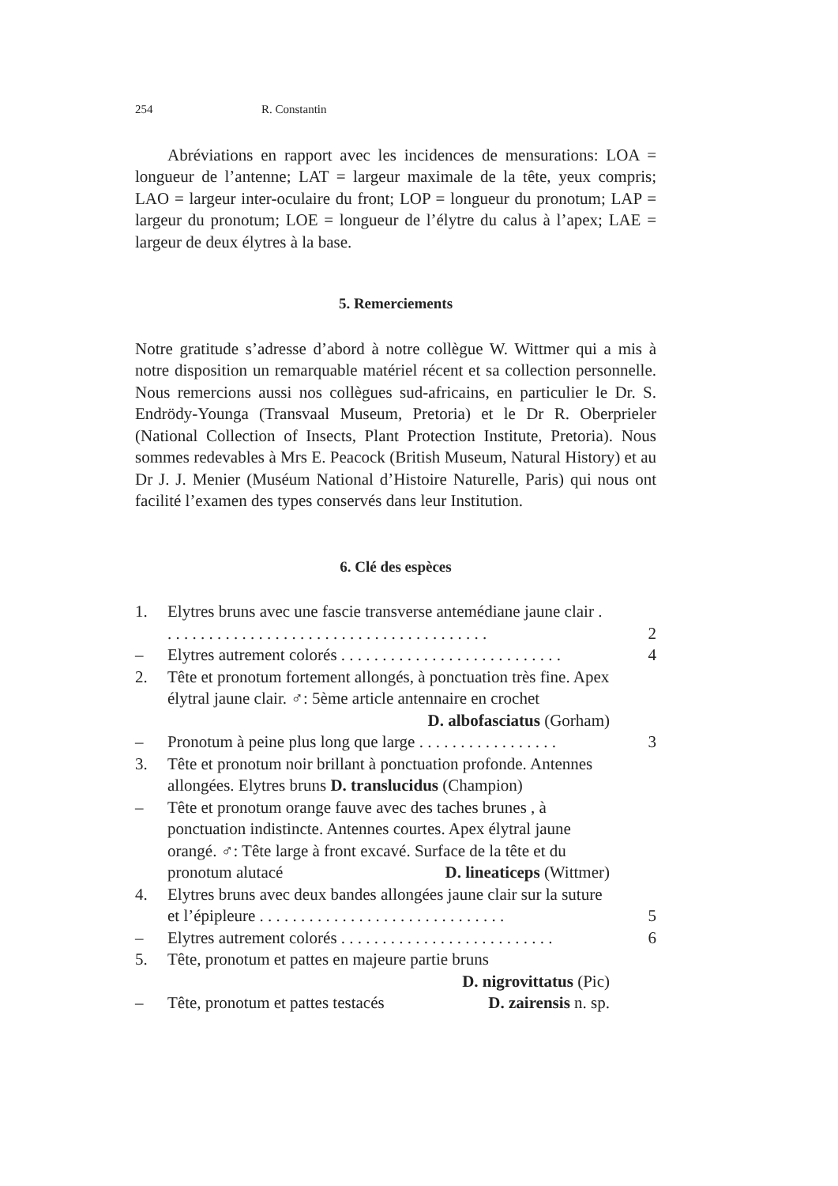254 R. Constantin
Abréviations en rapport avec les incidences de mensurations: LOA = longueur de l’antenne; LAT = largeur maximale de la tête, yeux compris; LAO = largeur inter-oculaire du front; LOP = longueur du pronotum; LAP = largeur du pronotum; LOE = longueur de l’élytre du calus à l’apex; LAE = largeur de deux élytres à la base.
5. Remerciements
Notre gratitude s’adresse d’abord à notre collègue W. Wittmer qui a mis à notre disposition un remarquable matériel récent et sa collection personnelle. Nous remercions aussi nos collègues sud-africains, en particulier le Dr. S. Endrödy-Younga (Transvaal Museum, Pretoria) et le Dr R. Oberprieler (National Collection of Insects, Plant Protection Institute, Pretoria). Nous sommes redevables à Mrs E. Peacock (British Museum, Natural History) et au Dr J. J. Menier (Muséum National d’Histoire Naturelle, Paris) qui nous ont facilité l’examen des types conservés dans leur Institution.
6. Clé des espèces
| 1. | Elytres bruns avec une fascie transverse antemédiane jaune clair . . . . . . . . . . . . . . . . . . . . . . . . . . . . . . . . . . . . . . . . | 2 |
| – | Elytres autrement colorés . . . . . . . . . . . . . . . . . . . . . . . . . . . | 4 |
| 2. | Tête et pronotum fortement allongés, à ponctuation très fine. Apex élytral jaune clair. ♂: 5ème article antennaire en crochet D. albofasciatus (Gorham) | |
| – | Pronotum à peine plus long que large . . . . . . . . . . . . . . . . . | 3 |
| 3. | Tête et pronotum noir brillant à ponctuation profonde. Antennes allongées. Elytres bruns D. translucidus (Champion) | |
| – | Tête et pronotum orange fauve avec des taches brunes , à ponctuation indistincte. Antennes courtes. Apex élytral jaune orangé. ♂: Tête large à front excavé. Surface de la tête et du pronotum alutacé D. lineaticeps (Wittmer) | |
| 4. | Elytres bruns avec deux bandes allongées jaune clair sur la suture et l’épipleure . . . . . . . . . . . . . . . . . . . . . . . . . . . . . . | 5 |
| – | Elytres autrement colorés . . . . . . . . . . . . . . . . . . . . . . . . . . | 6 |
| 5. | Tête, pronotum et pattes en majeure partie bruns D. nigrovittatus (Pic) | |
| – | Tête, pronotum et pattes testacés D. zairensis n. sp. | |